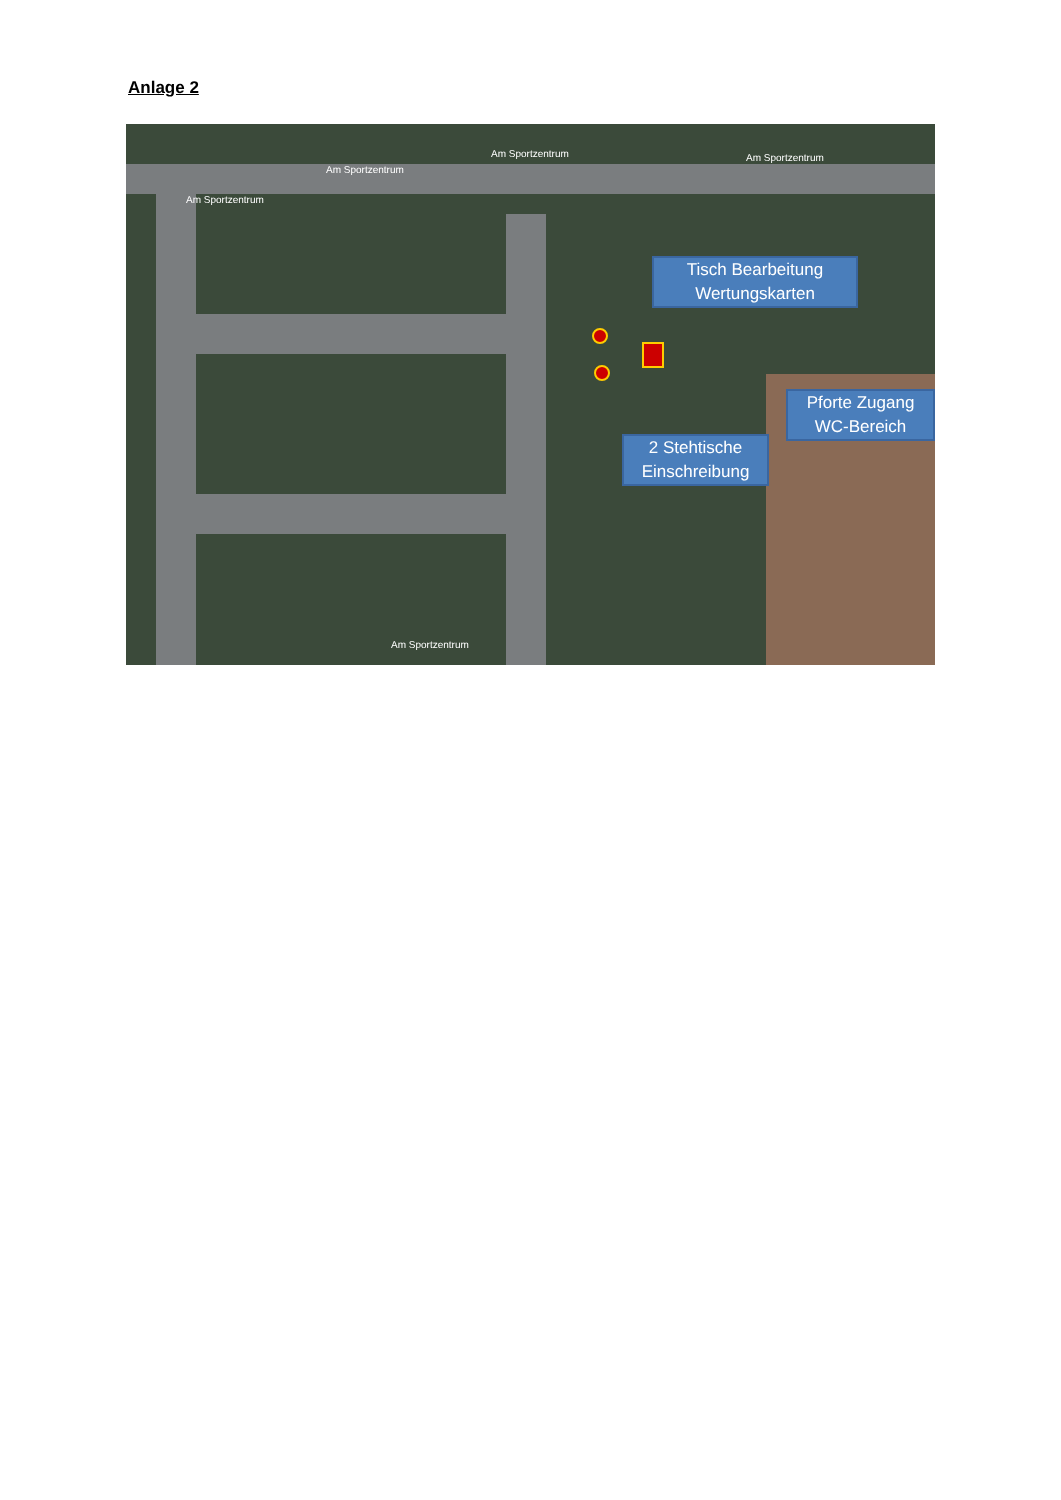Anlage 2
Am Sportzentrum Am Sportzentrum
Am Sportzentrum
Am Sportzentrum
Am Sportzentrum
Tisch Bearbeitung
Wertungskarten
Pforte Zugang
WC-Bereich
2 Stehtische
Einschreibung